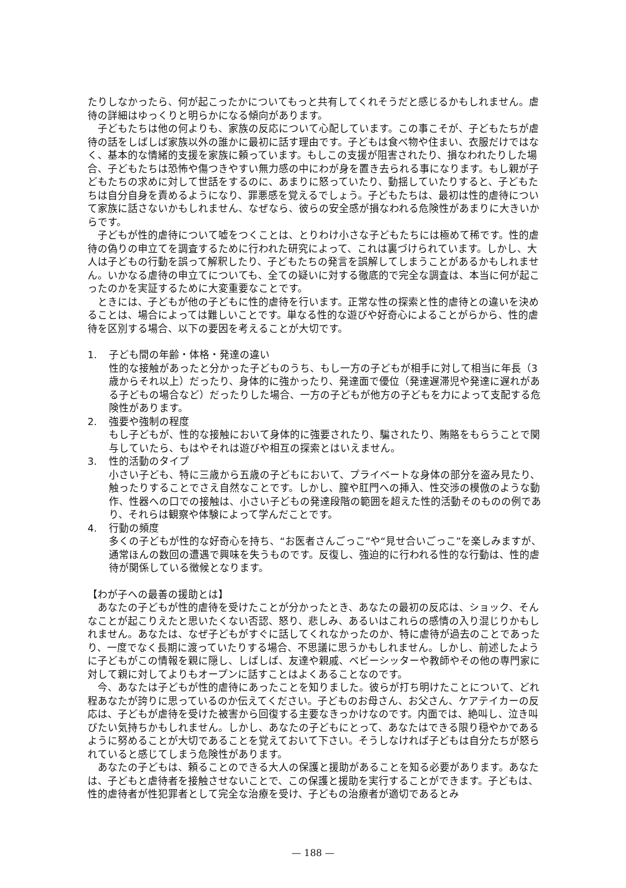たりしなかったら、何が起こったかについてもっと共有してくれそうだと感じるかもしれません。虐待の詳細はゆっくりと明らかになる傾向があります。
子どもたちは他の何よりも、家族の反応について心配しています。この事こそが、子どもたちが虐待の話をしばしば家族以外の誰かに最初に話す理由です。子どもは食べ物や住まい、衣服だけではなく、基本的な情緒的支援を家族に頼っています。もしこの支援が阻害されたり、損なわれたりした場合、子どもたちは恐怖や傷つきやすい無力感の中にわが身を置き去られる事になります。もし親が子どもたちの求めに対して世話をするのに、あまりに怒っていたり、動揺していたりすると、子どもたちは自分自身を責めるようになり、罪悪感を覚えるでしょう。子どもたちは、最初は性的虐待について家族に話さないかもしれません、なぜなら、彼らの安全感が損なわれる危険性があまりに大きいからです。
子どもが性的虐待について嘘をつくことは、とりわけ小さな子どもたちには極めて稀です。性的虐待の偽りの申立てを調査するために行われた研究によって、これは裏づけられています。しかし、大人は子どもの行動を誤って解釈したり、子どもたちの発言を誤解してしまうことがあるかもしれません。いかなる虐待の申立てについても、全ての疑いに対する徹底的で完全な調査は、本当に何が起こったのかを実証するために大変重要なことです。
ときには、子どもが他の子どもに性的虐待を行います。正常な性の探索と性的虐待との違いを決めることは、場合によっては難しいことです。単なる性的な遊びや好奇心によることがらから、性的虐待を区別する場合、以下の要因を考えることが大切です。
1. 子ども間の年齢・体格・発達の違い
性的な接触があったと分かった子どものうち、もし一方の子どもが相手に対して相当に年長（3歳からそれ以上）だったり、身体的に強かったり、発達面で優位（発達遅滞児や発達に遅れがある子どもの場合など）だったりした場合、一方の子どもが他方の子どもを力によって支配する危険性があります。
2. 強要や強制の程度
もし子どもが、性的な接触において身体的に強要されたり、騙されたり、賄賂をもらうことで関与していたら、もはやそれは遊びや相互の探索とはいえません。
3. 性的活動のタイプ
小さい子ども、特に三歳から五歳の子どもにおいて、プライベートな身体の部分を盗み見たり、触ったりすることでさえ自然なことです。しかし、膣や肛門への挿入、性交渉の模倣のような動作、性器への口での接触は、小さい子どもの発達段階の範囲を超えた性的活動そのものの例であり、それらは観察や体験によって学んだことです。
4. 行動の頻度
多くの子どもが性的な好奇心を持ち、“お医者さんごっこ”や“見せ合いごっこ”を楽しみますが、通常ほんの数回の遭遇で興味を失うものです。反復し、強迫的に行われる性的な行動は、性的虐待が関係している徴候となります。
【わが子への最善の援助とは】
あなたの子どもが性的虐待を受けたことが分かったとき、あなたの最初の反応は、ショック、そんなことが起こりえたと思いたくない否認、怒り、悲しみ、あるいはこれらの感情の入り混じりかもしれません。あなたは、なぜ子どもがすぐに話してくれなかったのか、特に虐待が過去のことであったり、一度でなく長期に渡っていたりする場合、不思議に思うかもしれません。しかし、前述したように子どもがこの情報を親に隠し、しばしば、友達や親戚、ベビーシッターや教師やその他の専門家に対して親に対してよりもオープンに話すことはよくあることなのです。
今、あなたは子どもが性的虐待にあったことを知りました。彼らが打ち明けたことについて、どれ程あなたが誇りに思っているのか伝えてください。子どものお母さん、お父さん、ケアテイカーの反応は、子どもが虐待を受けた被害から回復する主要なきっかけなのです。内面では、絶叫し、泣き叫びたい気持ちかもしれません。しかし、あなたの子どもにとって、あなたはできる限り穏やかであるように努めることが大切であることを覚えておいて下さい。そうしなければ子どもは自分たちが怒られていると感じてしまう危険性があります。
あなたの子どもは、頼ることのできる大人の保護と援助があることを知る必要があります。あなたは、子どもと虐待者を接触させないことで、この保護と援助を実行することができます。子どもは、性的虐待者が性犯罪者として完全な治療を受け、子どもの治療者が適切であるとみ
— 188 —